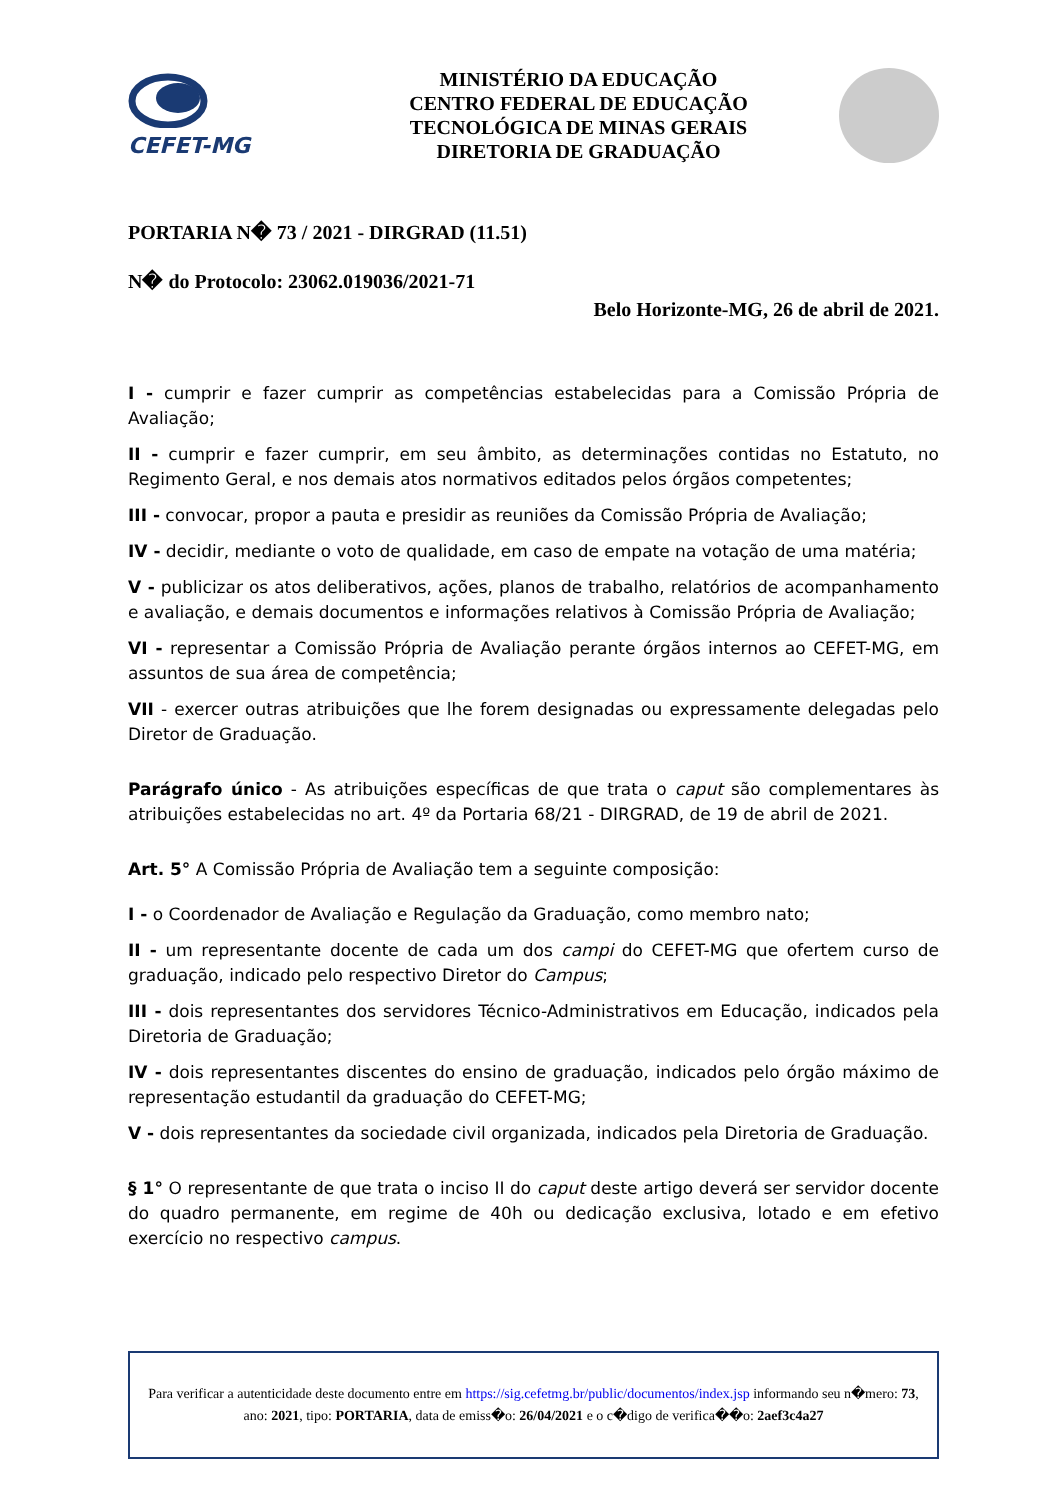CEFET-MG
MINISTÉRIO DA EDUCAÇÃO
CENTRO FEDERAL DE EDUCAÇÃO
TECNOLÓGICA DE MINAS GERAIS
DIRETORIA DE GRADUAÇÃO
PORTARIA N� 73 / 2021 - DIRGRAD (11.51)
N� do Protocolo: 23062.019036/2021-71
Belo Horizonte-MG, 26 de abril de 2021.
I - cumprir e fazer cumprir as competências estabelecidas para a Comissão Própria de Avaliação;
II - cumprir e fazer cumprir, em seu âmbito, as determinações contidas no Estatuto, no Regimento Geral, e nos demais atos normativos editados pelos órgãos competentes;
III - convocar, propor a pauta e presidir as reuniões da Comissão Própria de Avaliação;
IV - decidir, mediante o voto de qualidade, em caso de empate na votação de uma matéria;
V - publicizar os atos deliberativos, ações, planos de trabalho, relatórios de acompanhamento e avaliação, e demais documentos e informações relativos à Comissão Própria de Avaliação;
VI - representar a Comissão Própria de Avaliação perante órgãos internos ao CEFET-MG, em assuntos de sua área de competência;
VII - exercer outras atribuições que lhe forem designadas ou expressamente delegadas pelo Diretor de Graduação.
Parágrafo único - As atribuições específicas de que trata o caput são complementares às atribuições estabelecidas no art. 4º da Portaria 68/21 - DIRGRAD, de 19 de abril de 2021.
Art. 5° A Comissão Própria de Avaliação tem a seguinte composição:
I - o Coordenador de Avaliação e Regulação da Graduação, como membro nato;
II - um representante docente de cada um dos campi do CEFET-MG que ofertem curso de graduação, indicado pelo respectivo Diretor do Campus;
III - dois representantes dos servidores Técnico-Administrativos em Educação, indicados pela Diretoria de Graduação;
IV - dois representantes discentes do ensino de graduação, indicados pelo órgão máximo de representação estudantil da graduação do CEFET-MG;
V - dois representantes da sociedade civil organizada, indicados pela Diretoria de Graduação.
§ 1° O representante de que trata o inciso II do caput deste artigo deverá ser servidor docente do quadro permanente, em regime de 40h ou dedicação exclusiva, lotado e em efetivo exercício no respectivo campus.
Para verificar a autenticidade deste documento entre em https://sig.cefetmg.br/public/documentos/index.jsp informando seu n�mero: 73, ano: 2021, tipo: PORTARIA, data de emiss�o: 26/04/2021 e o c�digo de verifica��o: 2aef3c4a27